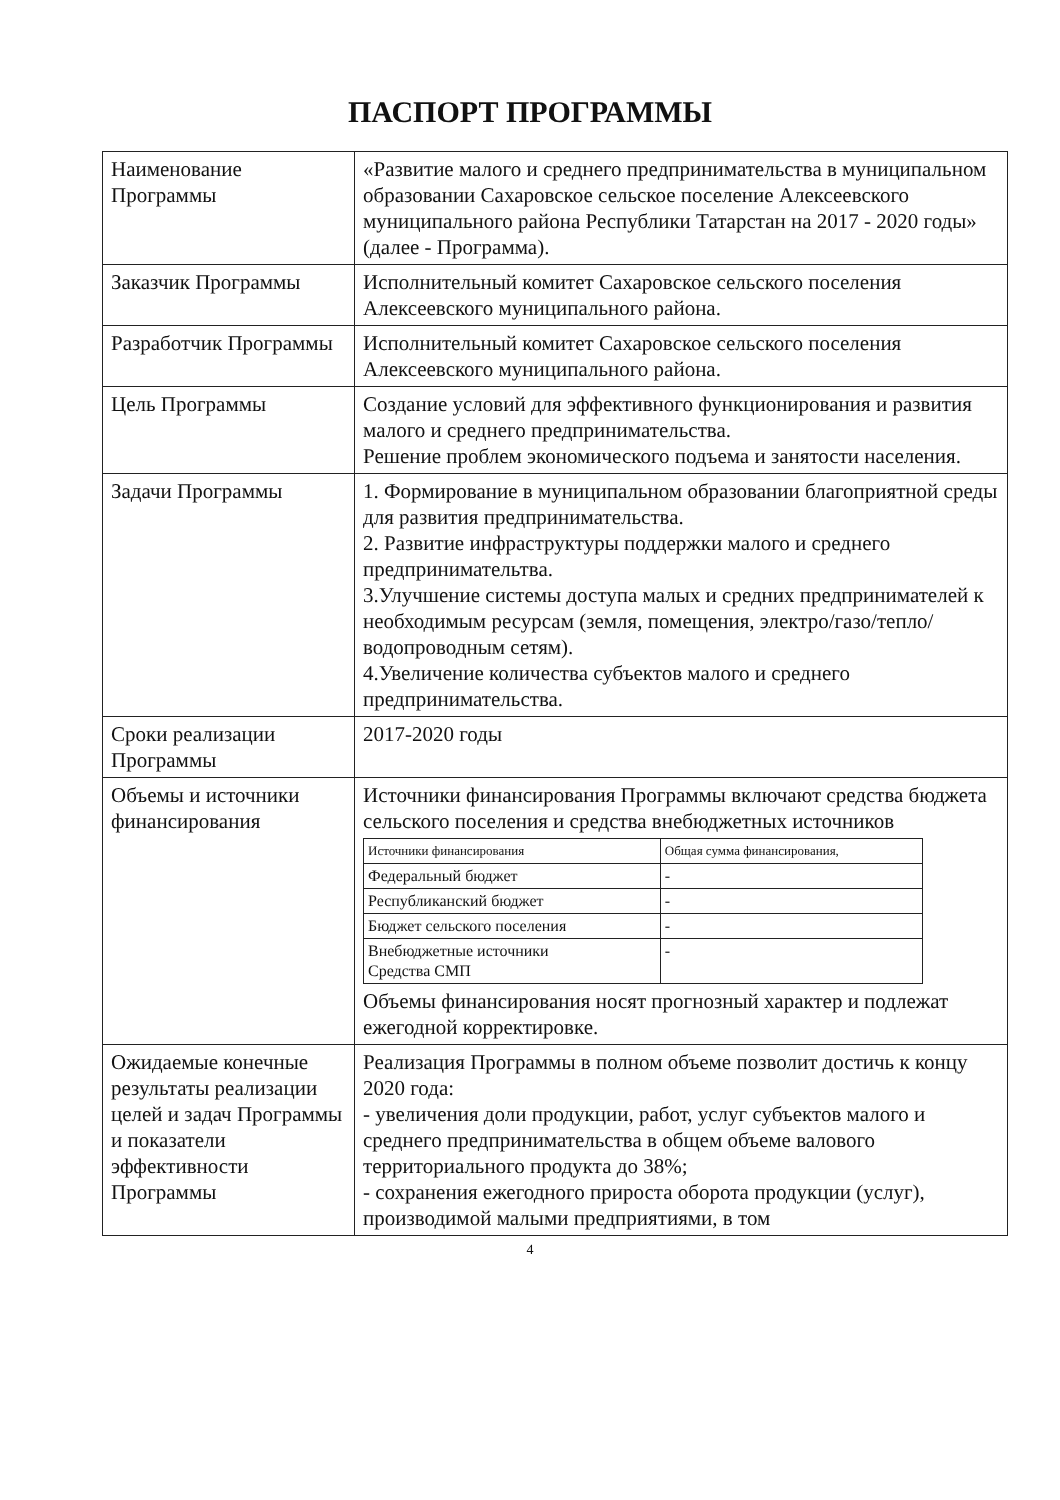ПАСПОРТ ПРОГРАММЫ
| Наименование Программы | «Развитие малого и среднего предпринимательства в муниципальном образовании Сахаровское сельское поселение Алексеевского муниципального района Республики Татарстан на 2017 - 2020 годы» (далее - Программа). |
| Заказчик Программы | Исполнительный комитет Сахаровское сельского поселения Алексеевского муниципального района. |
| Разработчик Программы | Исполнительный комитет Сахаровское сельского поселения Алексеевского муниципального района. |
| Цель Программы | Создание условий для эффективного функционирования и развития малого и среднего предпринимательства. Решение проблем экономического подъема и занятости населения. |
| Задачи Программы | 1. Формирование в муниципальном образовании благоприятной среды для развития предпринимательства. 2. Развитие инфраструктуры поддержки малого и среднего предпринимательтва. 3.Улучшение системы доступа малых и средних предпринимателей к необходимым ресурсам (земля, помещения, электро/газо/тепло/водопроводным сетям). 4.Увеличение количества субъектов малого и среднего предпринимательства. |
| Сроки реализации Программы | 2017-2020 годы |
| Объемы и источники финансирования | Источники финансирования Программы включают средства бюджета сельского поселения и средства внебюджетных источников / Источники финансирования / Общая сумма финансирования, / / --- / --- / / Федеральный бюджет / - / / Республиканский бюджет / - / / Бюджет сельского поселения / - / / Внебюджетные источники Средства СМП / - / Объемы финансирования носят прогнозный характер и подлежат ежегодной корректировке. |
| Ожидаемые конечные результаты реализации целей и задач Программы и показатели эффективности Программы | Реализация Программы в полном объеме позволит достичь к концу 2020 года: - увеличения доли продукции, работ, услуг субъектов малого и среднего предпринимательства в общем объеме валового территориального продукта до 38%; - сохранения ежегодного прироста оборота продукции (услуг), производимой малыми предприятиями, в том |
4